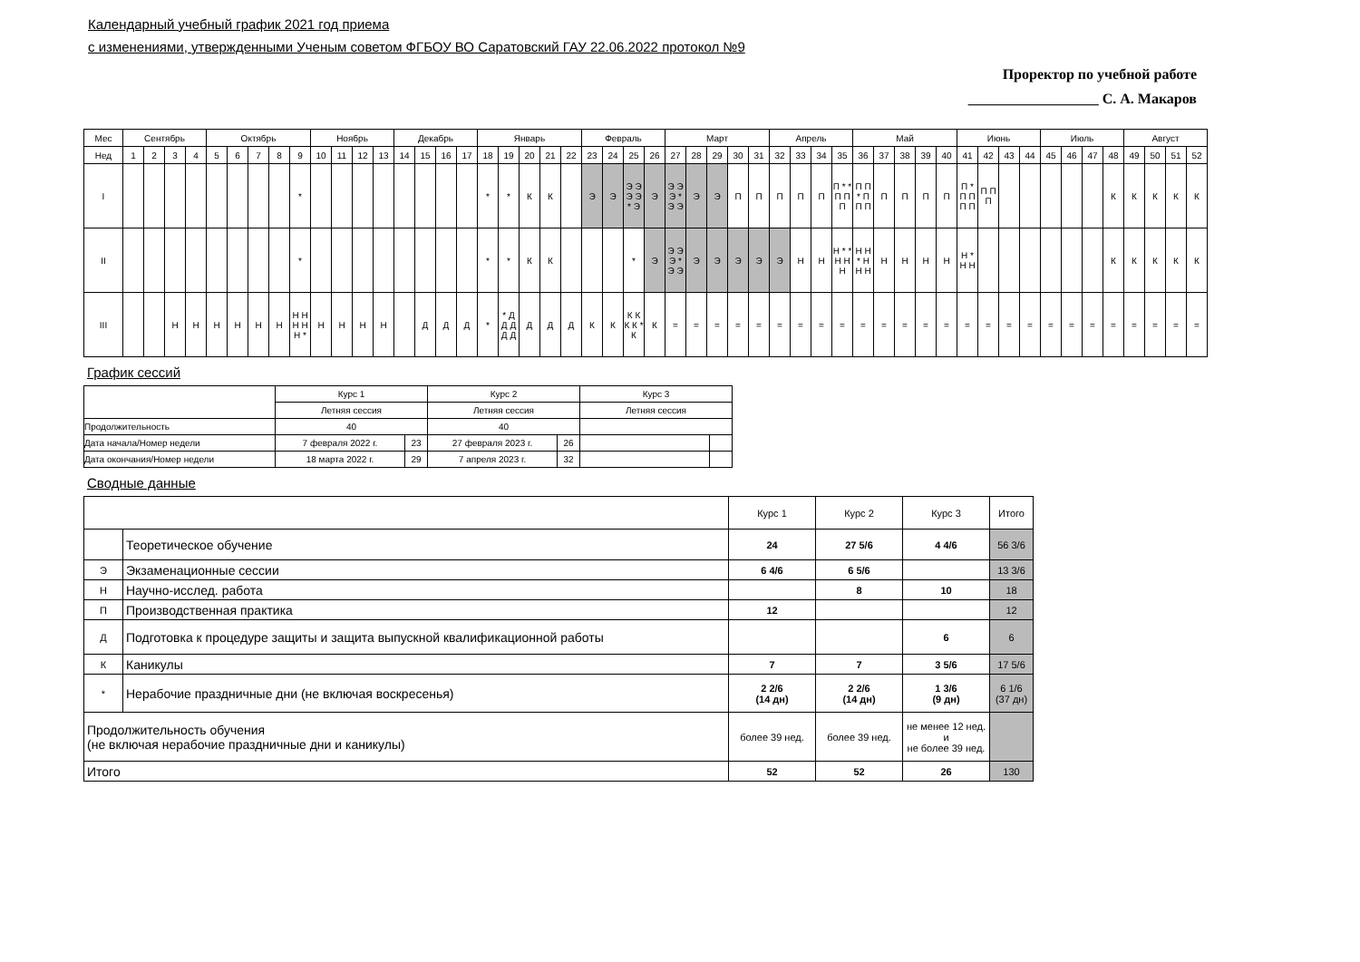Календарный учебный график 2021 год приема
с изменениями, утвержденными Ученым советом ФГБОУ ВО Саратовский ГАУ 22.06.2022 протокол №9
Проректор по учебной работе
__________________ С. А. Макаров
| Мес | Сентябрь | | | | Октябрь | | | | | Ноябрь | | | | Декабрь | | | | Январь | | | | | Февраль | | | | Март | | | | | Апрель | | | | Май | | | | | Июнь | | | | Июль | | | | Август | | | |
| --- | --- | --- | --- | --- | --- | --- | --- | --- | --- | --- | --- | --- | --- | --- | --- | --- | --- | --- | --- | --- | --- | --- | --- | --- | --- | --- | --- | --- | --- | --- | --- | --- | --- | --- | --- | --- | --- | --- | --- | --- | --- | --- | --- | --- | --- | --- | --- | --- | --- | --- | --- | --- |
| Нед | 1 | 2 | 3 | 4 | 5 | 6 | 7 | 8 | 9 | 10 | 11 | 12 | 13 | 14 | 15 | 16 | 17 | 18 | 19 | 20 | 21 | 22 | 23 | 24 | 25 | 26 | 27 | 28 | 29 | 30 | 31 | 32 | 33 | 34 | 35 | 36 | 37 | 38 | 39 | 40 | 41 | 42 | 43 | 44 | 45 | 46 | 47 | 48 | 49 | 50 | 51 | 52 |
| I | | | | | | | | | * | | | | | | | | | * | * | К | К | | Э | Э | Э Э Э Э * Э | Э | Э Э Э * Э Э | Э | Э | П | П | П | П | П | П * * П П П | П П * П П П | П | П | П | П | П * П П П П | П П П | | | | | | К | К | К | К | К |
| II | | | | | | | | | * | | | | | | | | | * | * | К | К | | | | * | Э | Э Э Э * Э Э | Э | Э | Э | Э | Э | Н | Н | Н * * Н Н Н | Н Н * Н Н Н | Н | Н | Н | Н | Н * Н Н | | | | | | | К | К | К | К | К |
| III | | | Н | Н | Н | Н | Н | Н | Н Н Н Н Н * | Н | Н | Н | Н | | Д | Д | Д | * | * Д Д Д Д Д | Д | Д | Д | К | К | К К К К * К | К | = | = | = | = | = | = | = | = | = | = | = | = | = | = | = | = | = | = | = | = | = | = | = | = | = | = |
График сессий
| | Курс 1 | | Курс 2 | | Курс 3 | |
| | Летняя сессия | | Летняя сессия | | Летняя сессия | |
| Продолжительность | 40 | | 40 | | | |
| Дата начала/Номер недели | 7 февраля 2022 г. | 23 | 27 февраля 2023 г. | 26 | | |
| Дата окончания/Номер недели | 18 марта 2022 г. | 29 | 7 апреля 2023 г. | 32 | | |
Сводные данные
| | | Курс 1 | Курс 2 | Курс 3 | Итого |
| | Теоретическое обучение | 24 | 27 5/6 | 4 4/6 | 56 3/6 |
| Э | Экзаменационные сессии | 6 4/6 | 6 5/6 | | 13 3/6 |
| Н | Научно-исслед. работа | | 8 | 10 | 18 |
| П | Производственная практика | 12 | | | 12 |
| Д | Подготовка к процедуре защиты и защита выпускной квалификационной работы | | | 6 | 6 |
| К | Каникулы | 7 | 7 | 3 5/6 | 17 5/6 |
| * | Нерабочие праздничные дни (не включая воскресенья) | 2 2/6 (14 дн) | 2 2/6 (14 дн) | 1 3/6 (9 дн) | 6 1/6 (37 дн) |
| Продолжительность обучения (не включая нерабочие праздничные дни и каникулы) | | более 39 нед. | более 39 нед. | не менее 12 нед. и не более 39 нед. | |
| Итого | | 52 | 52 | 26 | 130 |